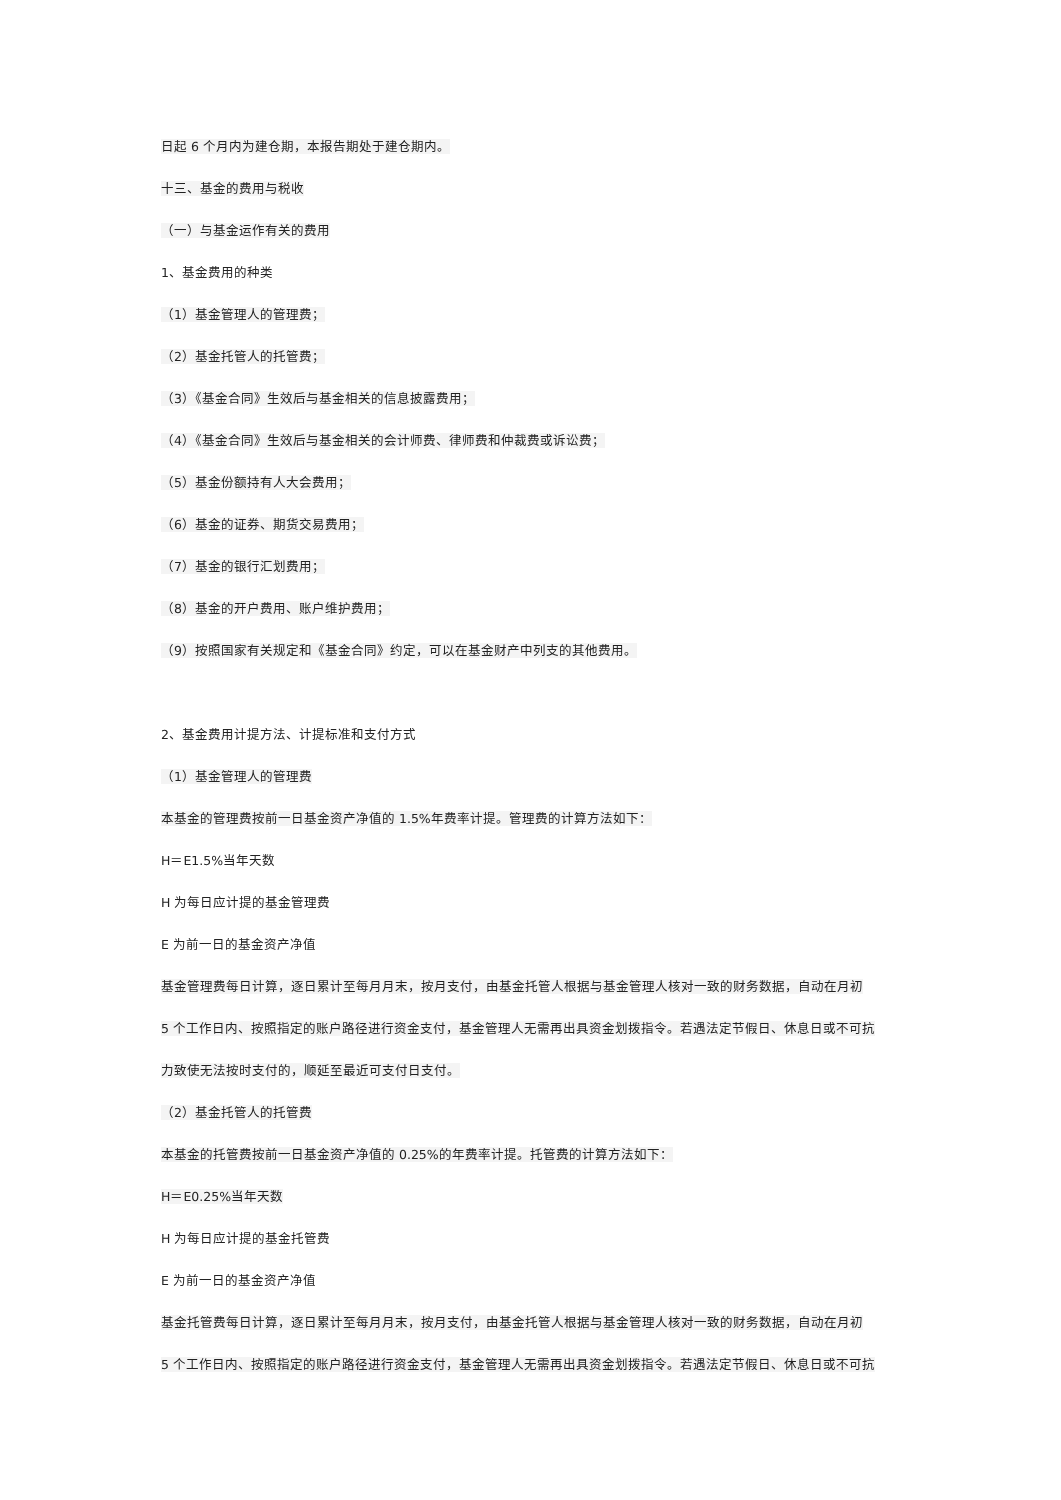日起 6 个月内为建仓期，本报告期处于建仓期内。
十三、基金的费用与税收
（一）与基金运作有关的费用
1、基金费用的种类
（1）基金管理人的管理费；
（2）基金托管人的托管费；
（3）《基金合同》生效后与基金相关的信息披露费用；
（4）《基金合同》生效后与基金相关的会计师费、律师费和仲裁费或诉讼费；
（5）基金份额持有人大会费用；
（6）基金的证券、期货交易费用；
（7）基金的银行汇划费用；
（8）基金的开户费用、账户维护费用；
（9）按照国家有关规定和《基金合同》约定，可以在基金财产中列支的其他费用。
2、基金费用计提方法、计提标准和支付方式
（1）基金管理人的管理费
本基金的管理费按前一日基金资产净值的 1.5%年费率计提。管理费的计算方法如下：
H＝E1.5%当年天数
H 为每日应计提的基金管理费
E 为前一日的基金资产净值
基金管理费每日计算，逐日累计至每月月末，按月支付，由基金托管人根据与基金管理人核对一致的财务数据，自动在月初
5 个工作日内、按照指定的账户路径进行资金支付，基金管理人无需再出具资金划拨指令。若遇法定节假日、休息日或不可抗
力致使无法按时支付的，顺延至最近可支付日支付。
（2）基金托管人的托管费
本基金的托管费按前一日基金资产净值的 0.25%的年费率计提。托管费的计算方法如下：
H＝E0.25%当年天数
H 为每日应计提的基金托管费
E 为前一日的基金资产净值
基金托管费每日计算，逐日累计至每月月末，按月支付，由基金托管人根据与基金管理人核对一致的财务数据，自动在月初
5 个工作日内、按照指定的账户路径进行资金支付，基金管理人无需再出具资金划拨指令。若遇法定节假日、休息日或不可抗